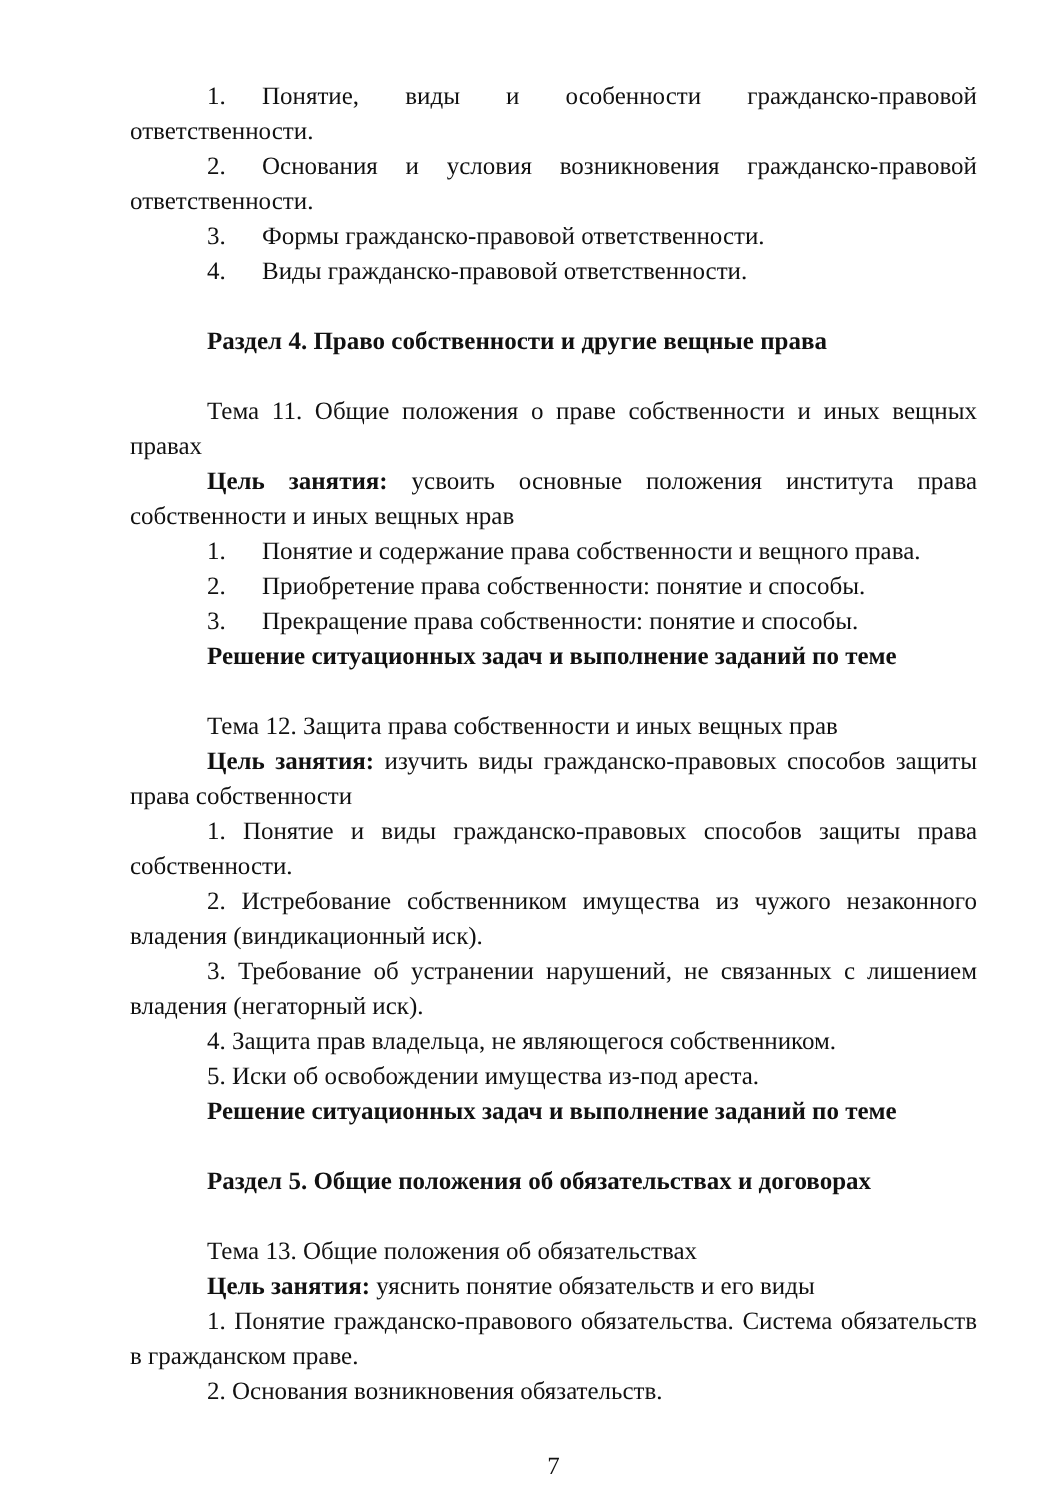1. Понятие, виды и особенности гражданско-правовой ответственности.
2. Основания и условия возникновения гражданско-правовой ответственности.
3. Формы гражданско-правовой ответственности.
4. Виды гражданско-правовой ответственности.
Раздел 4. Право собственности и другие вещные права
Тема 11. Общие положения о праве собственности и иных вещных правах
Цель занятия: усвоить основные положения института права собственности и иных вещных нрав
1. Понятие и содержание права собственности и вещного права.
2. Приобретение права собственности: понятие и способы.
3. Прекращение права собственности: понятие и способы.
Решение ситуационных задач и выполнение заданий по теме
Тема 12. Защита права собственности и иных вещных прав
Цель занятия: изучить виды гражданско-правовых способов защиты права собственности
1. Понятие и виды гражданско-правовых способов защиты права собственности.
2. Истребование собственником имущества из чужого незаконного владения (виндикационный иск).
3. Требование об устранении нарушений, не связанных с лишением владения (негаторный иск).
4. Защита прав владельца, не являющегося собственником.
5. Иски об освобождении имущества из-под ареста.
Решение ситуационных задач и выполнение заданий по теме
Раздел 5. Общие положения об обязательствах и договорах
Тема 13. Общие положения об обязательствах
Цель занятия: уяснить понятие обязательств и его виды
1. Понятие гражданско-правового обязательства. Система обязательств в гражданском праве.
2. Основания возникновения обязательств.
7